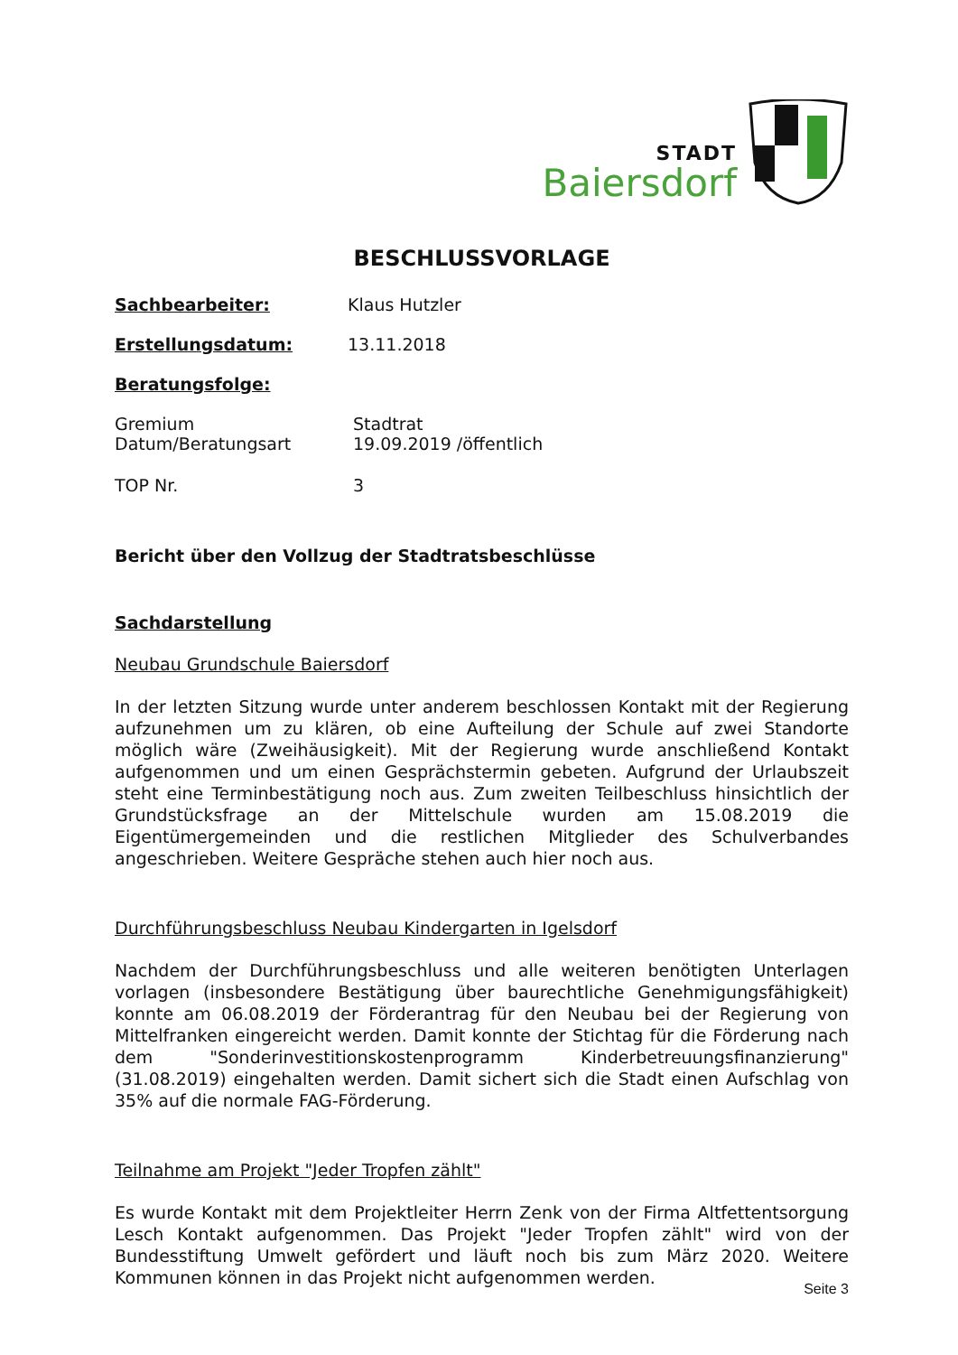STADT
Baiersdorf
BESCHLUSSVORLAGE
Sachbearbeiter: Klaus Hutzler
Erstellungsdatum: 13.11.2018
Beratungsfolge:
Gremium Stadtrat
Datum/Beratungsart 19.09.2019 /öffentlich
TOP Nr. 3
Bericht über den Vollzug der Stadtratsbeschlüsse
Sachdarstellung
Neubau Grundschule Baiersdorf
In der letzten Sitzung wurde unter anderem beschlossen Kontakt mit der Regierung aufzunehmen um zu klären, ob eine Aufteilung der Schule auf zwei Standorte möglich wäre (Zweihäusigkeit). Mit der Regierung wurde anschließend Kontakt aufgenommen und um einen Gesprächstermin gebeten. Aufgrund der Urlaubszeit steht eine Terminbestätigung noch aus. Zum zweiten Teilbeschluss hinsichtlich der Grundstücksfrage an der Mittelschule wurden am 15.08.2019 die Eigentümergemeinden und die restlichen Mitglieder des Schulverbandes angeschrieben. Weitere Gespräche stehen auch hier noch aus.
Durchführungsbeschluss Neubau Kindergarten in Igelsdorf
Nachdem der Durchführungsbeschluss und alle weiteren benötigten Unterlagen vorlagen (insbesondere Bestätigung über baurechtliche Genehmigungsfähigkeit) konnte am 06.08.2019 der Förderantrag für den Neubau bei der Regierung von Mittelfranken eingereicht werden. Damit konnte der Stichtag für die Förderung nach dem "Sonderinvestitionskostenprogramm Kinderbetreuungsfinanzierung" (31.08.2019) eingehalten werden. Damit sichert sich die Stadt einen Aufschlag von 35% auf die normale FAG-Förderung.
Teilnahme am Projekt "Jeder Tropfen zählt"
Es wurde Kontakt mit dem Projektleiter Herrn Zenk von der Firma Altfettentsorgung Lesch Kontakt aufgenommen. Das Projekt "Jeder Tropfen zählt" wird von der Bundesstiftung Umwelt gefördert und läuft noch bis zum März 2020. Weitere Kommunen können in das Projekt nicht aufgenommen werden.
Seite 3